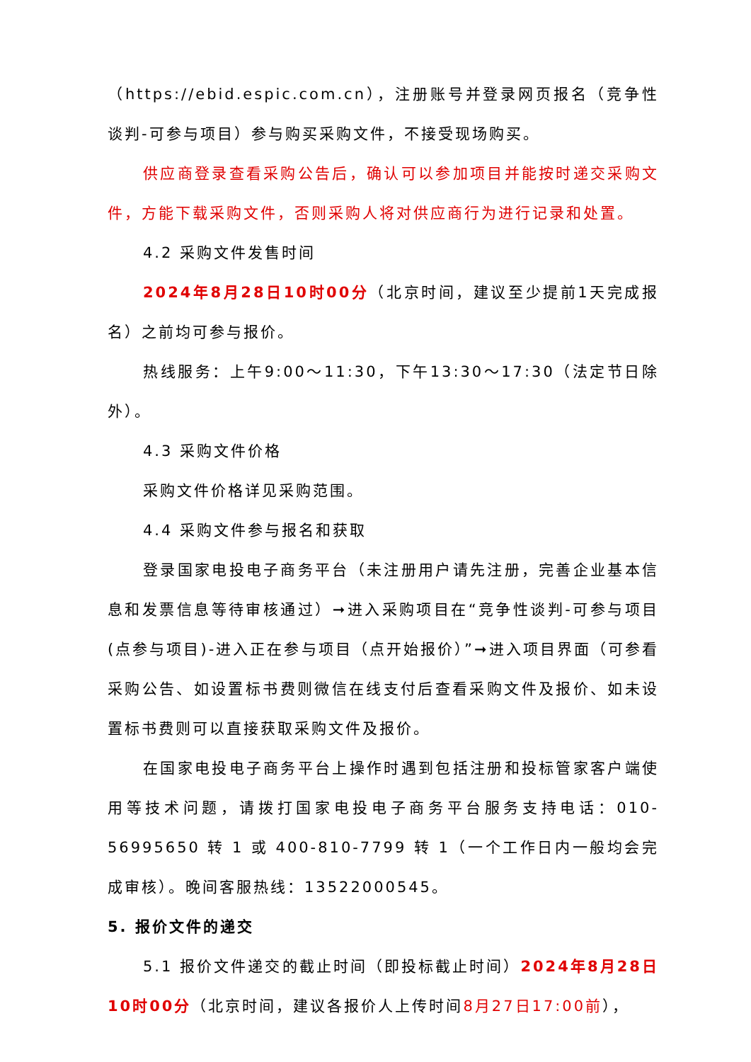（https://ebid.espic.com.cn），注册账号并登录网页报名（竞争性谈判-可参与项目）参与购买采购文件，不接受现场购买。
供应商登录查看采购公告后，确认可以参加项目并能按时递交采购文件，方能下载采购文件，否则采购人将对供应商行为进行记录和处置。
4.2 采购文件发售时间
2024年8月28日10时00分（北京时间，建议至少提前1天完成报名）之前均可参与报价。
热线服务：上午9:00～11:30，下午13:30～17:30（法定节日除外）。
4.3 采购文件价格
采购文件价格详见采购范围。
4.4 采购文件参与报名和获取
登录国家电投电子商务平台（未注册用户请先注册，完善企业基本信息和发票信息等待审核通过）➞进入采购项目在“竞争性谈判-可参与项目(点参与项目)-进入正在参与项目（点开始报价）”➞进入项目界面（可参看采购公告、如设置标书费则微信在线支付后查看采购文件及报价、如未设置标书费则可以直接获取采购文件及报价。
在国家电投电子商务平台上操作时遇到包括注册和投标管家客户端使用等技术问题，请拨打国家电投电子商务平台服务支持电话：010-56995650 转 1 或 400-810-7799 转 1（一个工作日内一般均会完成审核）。晚间客服热线：13522000545。
5. 报价文件的递交
5.1 报价文件递交的截止时间（即投标截止时间）2024年8月28日10时00分（北京时间，建议各报价人上传时间8月27日17:00前），